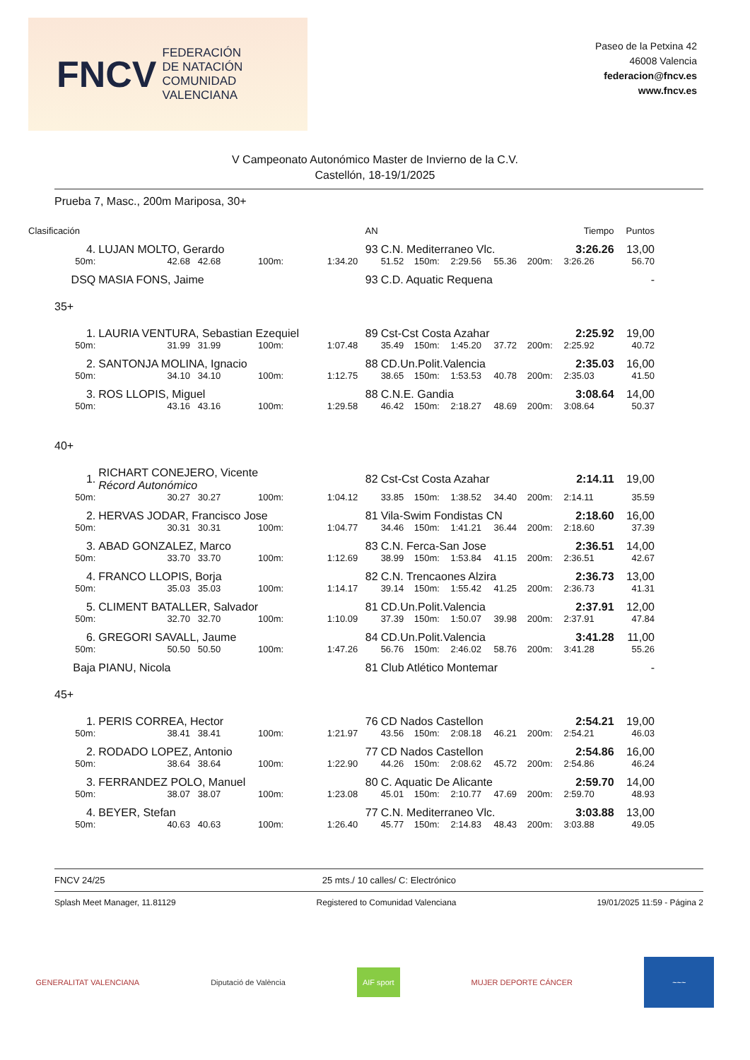FNCV FEDERACIÓN
DE NATACIÓN
COMUNIDAD VALENCIANA
Paseo de la Petxina 42
46008 Valencia
federacion@fncv.es
www.fncv.es
V Campeonato Autonómico Master de Invierno de la C.V.
Castellón, 18-19/1/2025
Prueba 7, Masc., 200m Mariposa, 30+
| Clasificación | | | | AN | | | | | | Tiempo | Puntos |
| 4. | LUJAN MOLTO, Gerardo | | | 93 | C.N. Mediterraneo Vlc. | | | | | 3:26.26 | 13,00 |
| 50m: | 42.68 42.68 | 100m: | 1:34.20 | | 51.52 | 150m: | 2:29.56 | 55.36 | 200m: | 3:26.26 | 56.70 |
| DSQ | MASIA FONS, Jaime | | | 93 | C.D. Aquatic Requena | | | | | | - |
| 35+ | | | | | | | | | | | |
| 1. | LAURIA VENTURA, Sebastian Ezequiel | | | 89 | Cst-Cst Costa Azahar | | | | | 2:25.92 | 19,00 |
| 50m: | 31.99 31.99 | 100m: | 1:07.48 | | 35.49 | 150m: | 1:45.20 | 37.72 | 200m: | 2:25.92 | 40.72 |
| 2. | SANTONJA MOLINA, Ignacio | | | 88 | CD.Un.Polit.Valencia | | | | | 2:35.03 | 16,00 |
| 50m: | 34.10 34.10 | 100m: | 1:12.75 | | 38.65 | 150m: | 1:53.53 | 40.78 | 200m: | 2:35.03 | 41.50 |
| 3. | ROS LLOPIS, Miguel | | | 88 | C.N.E. Gandia | | | | | 3:08.64 | 14,00 |
| 50m: | 43.16 43.16 | 100m: | 1:29.58 | | 46.42 | 150m: | 2:18.27 | 48.69 | 200m: | 3:08.64 | 50.37 |
| 40+ | | | | | | | | | | | |
| 1. | RICHART CONEJERO, Vicente Récord Autonómico | | | 82 | Cst-Cst Costa Azahar | | | | | 2:14.11 | 19,00 |
| 50m: | 30.27 30.27 | 100m: | 1:04.12 | | 33.85 | 150m: | 1:38.52 | 34.40 | 200m: | 2:14.11 | 35.59 |
| 2. | HERVAS JODAR, Francisco Jose | | | 81 | Vila-Swim Fondistas CN | | | | | 2:18.60 | 16,00 |
| 50m: | 30.31 30.31 | 100m: | 1:04.77 | | 34.46 | 150m: | 1:41.21 | 36.44 | 200m: | 2:18.60 | 37.39 |
| 3. | ABAD GONZALEZ, Marco | | | 83 | C.N. Ferca-San Jose | | | | | 2:36.51 | 14,00 |
| 50m: | 33.70 33.70 | 100m: | 1:12.69 | | 38.99 | 150m: | 1:53.84 | 41.15 | 200m: | 2:36.51 | 42.67 |
| 4. | FRANCO LLOPIS, Borja | | | 82 | C.N. Trencaones Alzira | | | | | 2:36.73 | 13,00 |
| 50m: | 35.03 35.03 | 100m: | 1:14.17 | | 39.14 | 150m: | 1:55.42 | 41.25 | 200m: | 2:36.73 | 41.31 |
| 5. | CLIMENT BATALLER, Salvador | | | 81 | CD.Un.Polit.Valencia | | | | | 2:37.91 | 12,00 |
| 50m: | 32.70 32.70 | 100m: | 1:10.09 | | 37.39 | 150m: | 1:50.07 | 39.98 | 200m: | 2:37.91 | 47.84 |
| 6. | GREGORI SAVALL, Jaume | | | 84 | CD.Un.Polit.Valencia | | | | | 3:41.28 | 11,00 |
| 50m: | 50.50 50.50 | 100m: | 1:47.26 | | 56.76 | 150m: | 2:46.02 | 58.76 | 200m: | 3:41.28 | 55.26 |
| Baja | PIANU, Nicola | | | 81 | Club Atlético Montemar | | | | | | - |
| 45+ | | | | | | | | | | | |
| 1. | PERIS CORREA, Hector | | | 76 | CD Nados Castellon | | | | | 2:54.21 | 19,00 |
| 50m: | 38.41 38.41 | 100m: | 1:21.97 | | 43.56 | 150m: | 2:08.18 | 46.21 | 200m: | 2:54.21 | 46.03 |
| 2. | RODADO LOPEZ, Antonio | | | 77 | CD Nados Castellon | | | | | 2:54.86 | 16,00 |
| 50m: | 38.64 38.64 | 100m: | 1:22.90 | | 44.26 | 150m: | 2:08.62 | 45.72 | 200m: | 2:54.86 | 46.24 |
| 3. | FERRANDEZ POLO, Manuel | | | 80 | C. Aquatic De Alicante | | | | | 2:59.70 | 14,00 |
| 50m: | 38.07 38.07 | 100m: | 1:23.08 | | 45.01 | 150m: | 2:10.77 | 47.69 | 200m: | 2:59.70 | 48.93 |
| 4. | BEYER, Stefan | | | 77 | C.N. Mediterraneo Vlc. | | | | | 3:03.88 | 13,00 |
| 50m: | 40.63 40.63 | 100m: | 1:26.40 | | 45.77 | 150m: | 2:14.83 | 48.43 | 200m: | 3:03.88 | 49.05 |
FNCV 24/25 25 mts./ 10 calles/ C: Electrónico
Splash Meet Manager, 11.81129 Registered to Comunidad Valenciana 19/01/2025 11:59 - Página 2
GENERALITAT VALENCIANA Diputació de València AIF sport MUJER DEPORTE CÁNCER ~~~